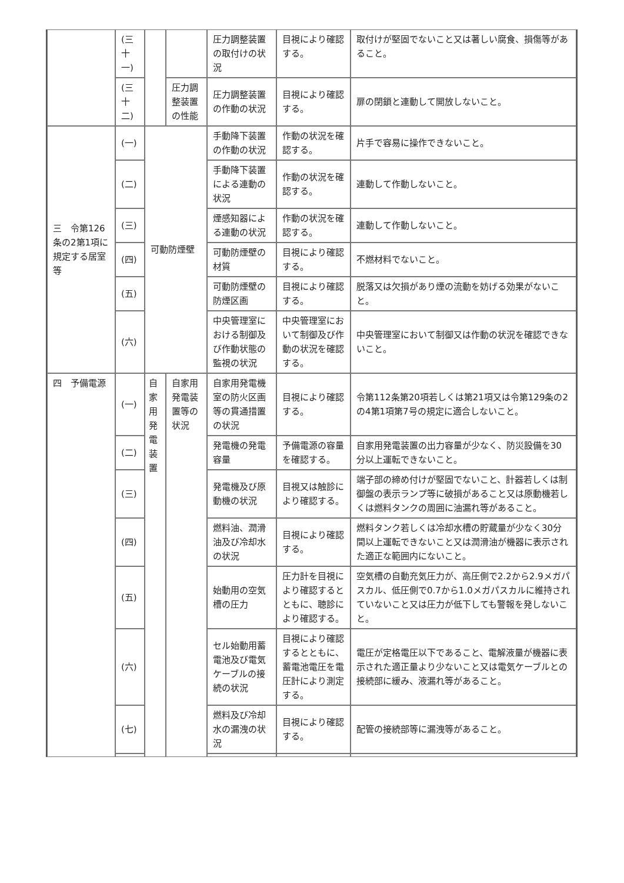| | (三十一) | | | 圧力調整装置の取付けの状況 | 目視により確認する。 | 取付けが堅固でないこと又は著しい腐食、損傷等があること。 |
| | (三十二) | | 圧力調整装置の性能 | 圧力調整装置の作動の状況 | 目視により確認する。 | 扉の閉鎖と連動して開放しないこと。 |
| 三 令第126条の2第1項に規定する居室等 | (一) | 可動防煙壁 | | 手動降下装置の作動の状況 | 作動の状況を確認する。 | 片手で容易に操作できないこと。 |
| | (二) | | | 手動降下装置による連動の状況 | 作動の状況を確認する。 | 連動して作動しないこと。 |
| | (三) | | | 煙感知器による連動の状況 | 作動の状況を確認する。 | 連動して作動しないこと。 |
| | (四) | | | 可動防煙壁の材質 | 目視により確認する。 | 不燃材料でないこと。 |
| | (五) | | | 可動防煙壁の防煙区画 | 目視により確認する。 | 脱落又は欠損があり煙の流動を妨げる効果がないこと。 |
| | (六) | | | 中央管理室における制御及び作動状態の監視の状況 | 中央管理室において制御及び作動の状況を確認する。 | 中央管理室において制御又は作動の状況を確認できないこと。 |
| 四 予備電源 | (一) | 自家用発電装置 | 自家用発電装置等の状況 | 自家用発電機室の防火区画等の貫通措置の状況 | 目視により確認する。 | 令第112条第20項若しくは第21項又は令第129条の2の4第1項第7号の規定に適合しないこと。 |
| | (二) | | | 発電機の発電容量 | 予備電源の容量を確認する。 | 自家用発電装置の出力容量が少なく、防災設備を30分以上運転できないこと。 |
| | (三) | | | 発電機及び原動機の状況 | 目視又は触診により確認する。 | 端子部の締め付けが堅固でないこと、計器若しくは制御盤の表示ランプ等に破損があること又は原動機若しくは燃料タンクの周囲に油漏れ等があること。 |
| | (四) | | | 燃料油、潤滑油及び冷却水の状況 | 目視により確認する。 | 燃料タンク若しくは冷却水槽の貯蔵量が少なく30分間以上運転できないこと又は潤滑油が機器に表示された適正な範囲内にないこと。 |
| | (五) | | | 始動用の空気槽の圧力 | 圧力計を目視により確認するとともに、聴診により確認する。 | 空気槽の自動充気圧力が、高圧側で2.2から2.9メガパスカル、低圧側で0.7から1.0メガパスカルに維持されていないこと又は圧力が低下しても警報を発しないこと。 |
| | (六) | | | セル始動用蓄電池及び電気ケーブルの接続の状況 | 目視により確認するとともに、蓄電池電圧を電圧計により測定する。 | 電圧が定格電圧以下であること、電解液量が機器に表示された適正量より少ないこと又は電気ケーブルとの接続部に緩み、液漏れ等があること。 |
| | (七) | | | 燃料及び冷却水の漏洩の状況 | 目視により確認する。 | 配管の接続部等に漏洩等があること。 |